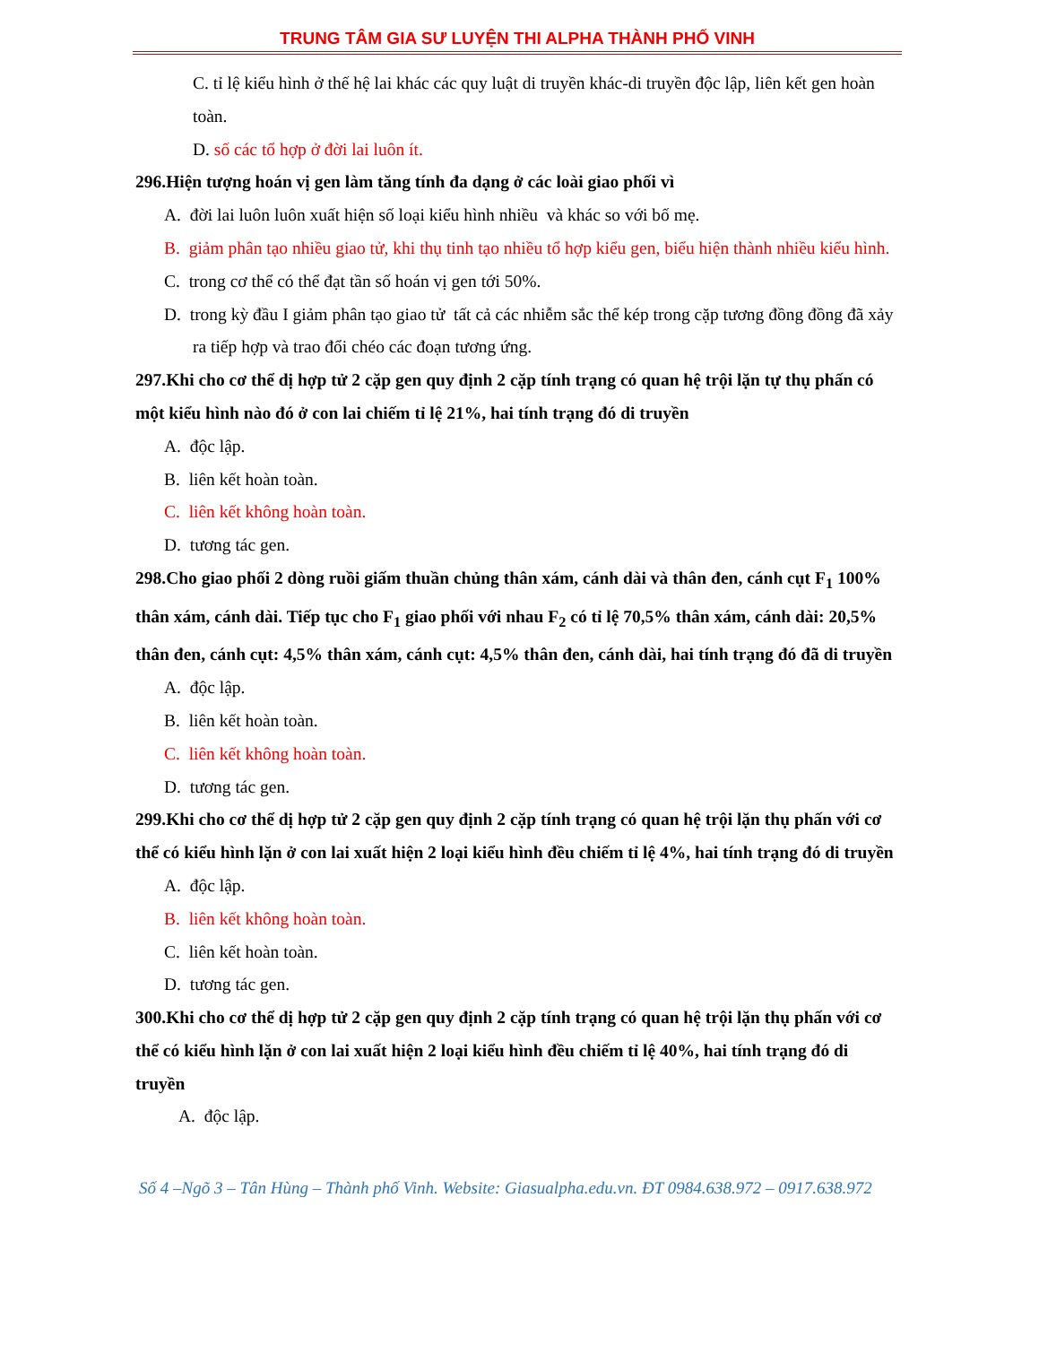TRUNG TÂM GIA SƯ LUYỆN THI ALPHA THÀNH PHỐ VINH
C. tỉ lệ kiểu hình ở thế hệ lai khác các quy luật di truyền khác-di truyền độc lập, liên kết gen hoàn toàn.
D. số các tổ hợp ở đời lai luôn ít.
296.Hiện tượng hoán vị gen làm tăng tính đa dạng ở các loài giao phối vì
A. đời lai luôn luôn xuất hiện số loại kiểu hình nhiều và khác so với bố mẹ.
B. giảm phân tạo nhiều giao tử, khi thụ tinh tạo nhiều tổ hợp kiểu gen, biểu hiện thành nhiều kiểu hình.
C. trong cơ thể có thể đạt tần số hoán vị gen tới 50%.
D. trong kỳ đầu I giảm phân tạo giao tử tất cả các nhiễm sắc thể kép trong cặp tương đồng đồng đã xảy ra tiếp hợp và trao đổi chéo các đoạn tương ứng.
297.Khi cho cơ thể dị hợp tử 2 cặp gen quy định 2 cặp tính trạng có quan hệ trội lặn tự thụ phấn có một kiểu hình nào đó ở con lai chiếm tỉ lệ 21%, hai tính trạng đó di truyền
A. độc lập.
B. liên kết hoàn toàn.
C. liên kết không hoàn toàn.
D. tương tác gen.
298.Cho giao phối 2 dòng ruồi giấm thuần chủng thân xám, cánh dài và thân đen, cánh cụt F<sub>1</sub> 100% thân xám, cánh dài. Tiếp tục cho F<sub>1</sub> giao phối với nhau F<sub>2</sub> có tỉ lệ 70,5% thân xám, cánh dài: 20,5% thân đen, cánh cụt: 4,5% thân xám, cánh cụt: 4,5% thân đen, cánh dài, hai tính trạng đó đã di truyền
A. độc lập.
B. liên kết hoàn toàn.
C. liên kết không hoàn toàn.
D. tương tác gen.
299.Khi cho cơ thể dị hợp tử 2 cặp gen quy định 2 cặp tính trạng có quan hệ trội lặn thụ phấn với cơ thể có kiểu hình lặn ở con lai xuất hiện 2 loại kiểu hình đều chiếm tỉ lệ 4%, hai tính trạng đó di truyền
A. độc lập.
B. liên kết không hoàn toàn.
C. liên kết hoàn toàn.
D. tương tác gen.
300.Khi cho cơ thể dị hợp tử 2 cặp gen quy định 2 cặp tính trạng có quan hệ trội lặn thụ phấn với cơ thể có kiểu hình lặn ở con lai xuất hiện 2 loại kiểu hình đều chiếm tỉ lệ 40%, hai tính trạng đó di truyền
A. độc lập.
Số 4 –Ngõ 3 – Tân Hùng – Thành phố Vinh. Website: Giasualpha.edu.vn. ĐT 0984.638.972 – 0917.638.972